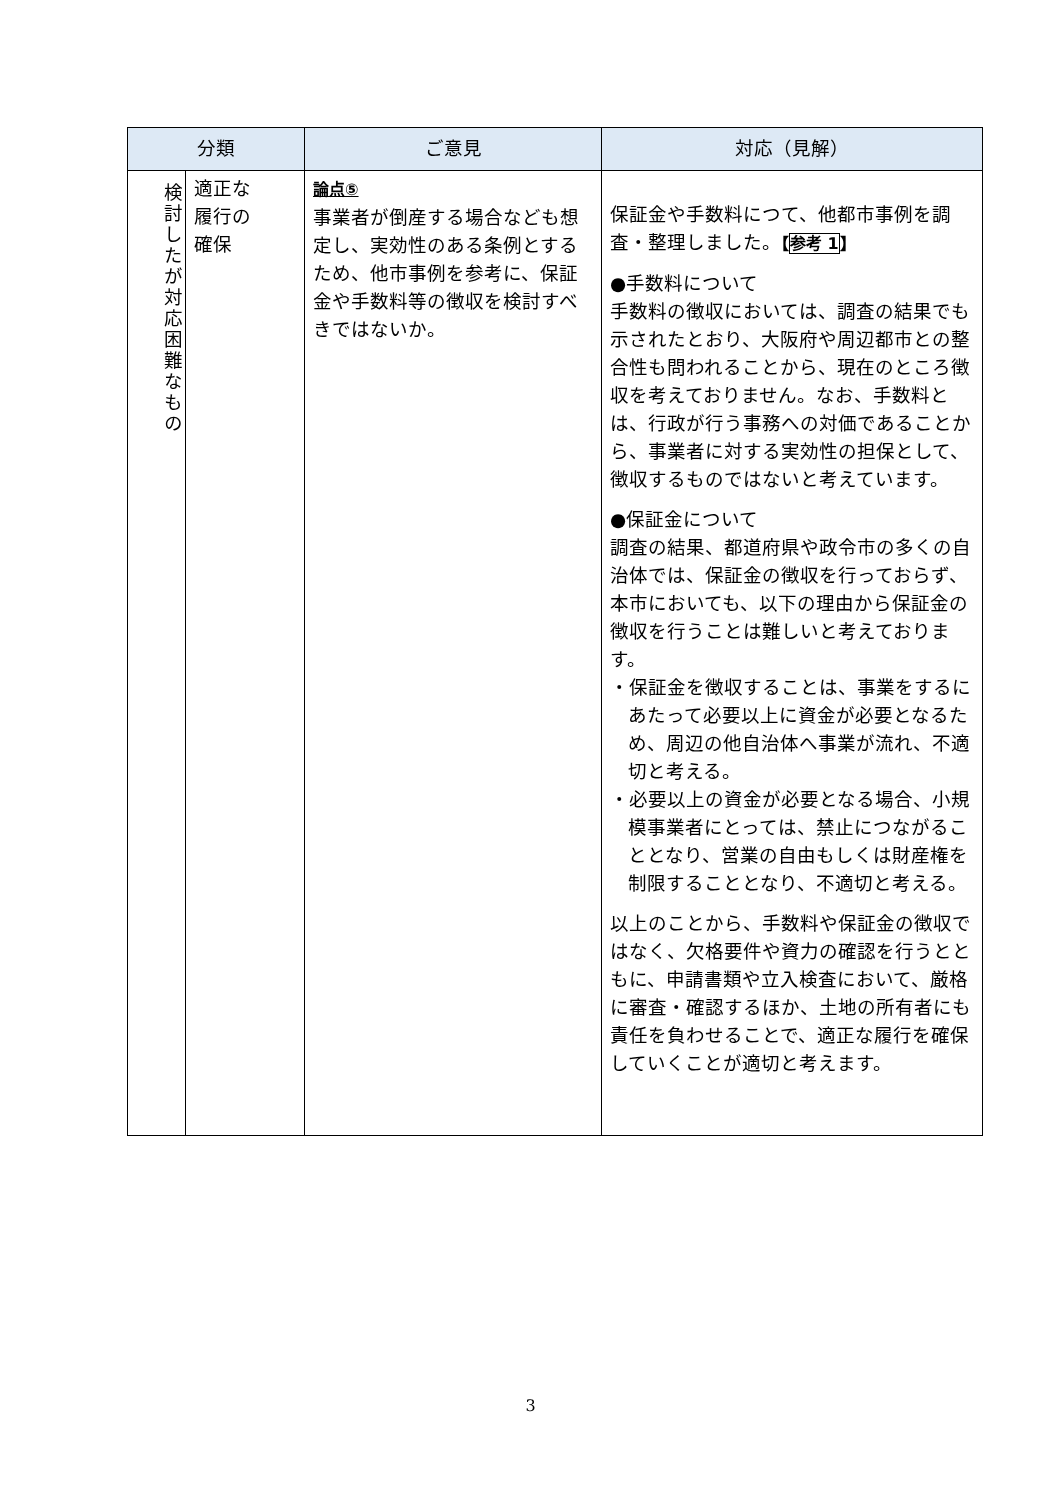| 分類 | | ご意見 | 対応（見解） |
| --- | --- | --- | --- |
| 検討したが対応困難なもの | 適正な 履行の 確保 | 論点⑤ 事業者が倒産する場合なども想定し、実効性のある条例とするため、他市事例を参考に、保証金や手数料等の徴収を検討すべきではないか。 | 保証金や手数料につて、他都市事例を調査・整理しました。 【 参考 1 】 ●手数料について 手数料の徴収においては、調査の結果でも示されたとおり、大阪府や周辺都市との整合性も問われることから、現在のところ徴収を考えておりません。なお、手数料とは、行政が行う事務への対価であることから、事業者に対する実効性の担保として、徴収するものではないと考えています。 ●保証金について 調査の結果、都道府県や政令市の多くの自治体では、保証金の徴収を行っておらず、本市においても、以下の理由から保証金の徴収を行うことは難しいと考えております。 ・保証金を徴収することは、事業をするにあたって必要以上に資金が必要となるため、周辺の他自治体へ事業が流れ、不適切と考える。 ・必要以上の資金が必要となる場合、小規模事業者にとっては、禁止につながることとなり、営業の自由もしくは財産権を制限することとなり、不適切と考える。 以上のことから、手数料や保証金の徴収ではなく、欠格要件や資力の確認を行うとともに、申請書類や立入検査において、厳格に審査・確認するほか、土地の所有者にも責任を負わせることで、適正な履行を確保していくことが適切と考えます。 |
3